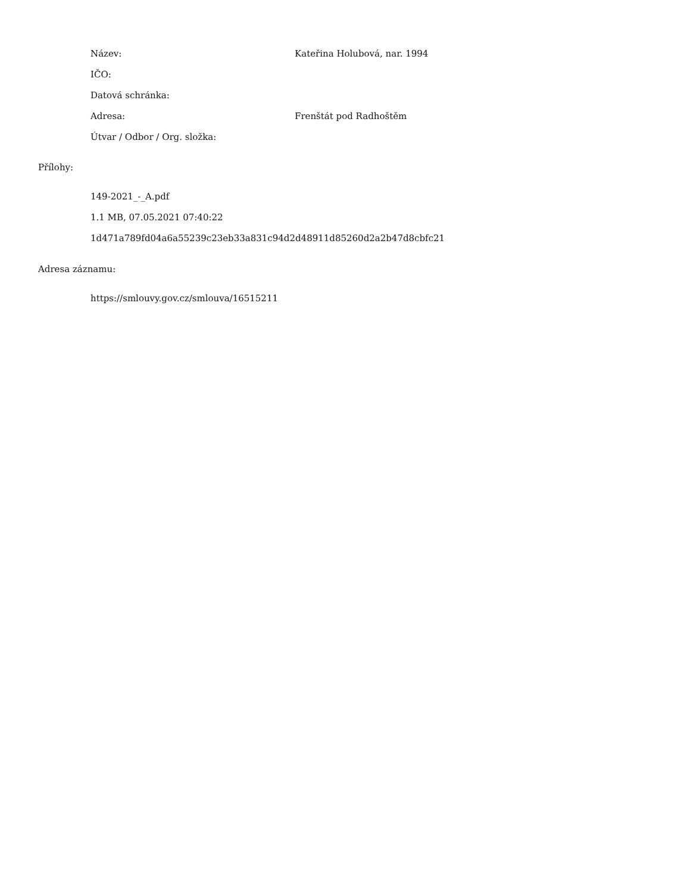| Název: | Kateřina Holubová, nar. 1994 |
| IČO: | |
| Datová schránka: | |
| Adresa: | Frenštát pod Radhoštěm |
| Útvar / Odbor / Org. složka: | |
Přílohy:
149-2021_-_A.pdf
1.1 MB, 07.05.2021 07:40:22
1d471a789fd04a6a55239c23eb33a831c94d2d48911d85260d2a2b47d8cbfc21
Adresa záznamu:
https://smlouvy.gov.cz/smlouva/16515211